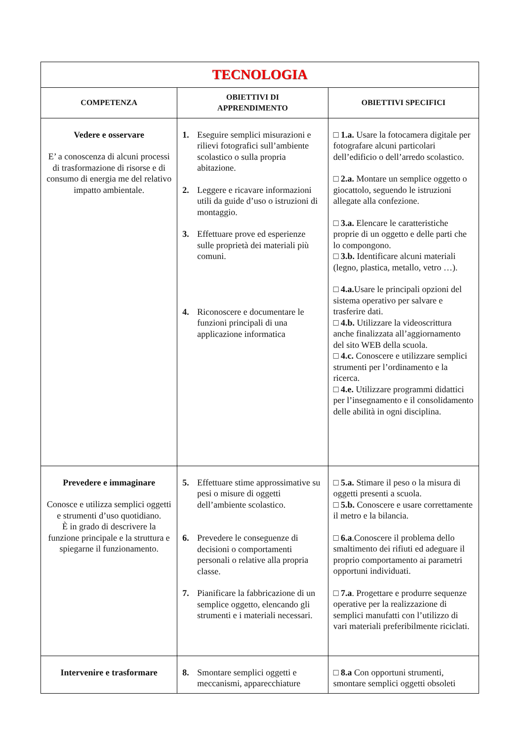| TECNOLOGIA | | |
| COMPETENZA | OBIETTIVI DI APPRENDIMENTO | OBIETTIVI SPECIFICI |
| Vedere e osservare E’ a conoscenza di alcuni processi di trasformazione di risorse e di consumo di energia me del relativo impatto ambientale. | 1. Eseguire semplici misurazioni e rilievi fotografici sull’ambiente scolastico o sulla propria abitazione. 2. Leggere e ricavare informazioni utili da guide d’uso o istruzioni di montaggio. 3. Effettuare prove ed esperienze sulle proprietà dei materiali più comuni. 4. Riconoscere e documentare le funzioni principali di una applicazione informatica | □ 1.a. Usare la fotocamera digitale per fotografare alcuni particolari dell’edificio o dell’arredo scolastico. □ 2.a. Montare un semplice oggetto o giocattolo, seguendo le istruzioni allegate alla confezione. □ 3.a. Elencare le caratteristiche proprie di un oggetto e delle parti che lo compongono. □ 3.b. Identificare alcuni materiali (legno, plastica, metallo, vetro …). □ 4.a. Usare le principali opzioni del sistema operativo per salvare e trasferire dati. □ 4.b. Utilizzare la videoscrittura anche finalizzata all’aggiornamento del sito WEB della scuola. □ 4.c. Conoscere e utilizzare semplici strumenti per l’ordinamento e la ricerca. □ 4.e. Utilizzare programmi didattici per l’insegnamento e il consolidamento delle abilità in ogni disciplina. |
| Prevedere e immaginare Conosce e utilizza semplici oggetti e strumenti d’uso quotidiano. È in grado di descrivere la funzione principale e la struttura e spiegarne il funzionamento. | 5. Effettuare stime approssimative su pesi o misure di oggetti dell’ambiente scolastico. 6. Prevedere le conseguenze di decisioni o comportamenti personali o relative alla propria classe. 7. Pianificare la fabbricazione di un semplice oggetto, elencando gli strumenti e i materiali necessari. | □ 5.a. Stimare il peso o la misura di oggetti presenti a scuola. □ 5.b. Conoscere e usare correttamente il metro e la bilancia. □ 6.a .Conoscere il problema dello smaltimento dei rifiuti ed adeguare il proprio comportamento ai parametri opportuni individuati. □ 7.a . Progettare e produrre sequenze operative per la realizzazione di semplici manufatti con l’utilizzo di vari materiali preferibilmente riciclati. |
| Intervenire e trasformare | 8. Smontare semplici oggetti e meccanismi, apparecchiature | □ 8.a Con opportuni strumenti, smontare semplici oggetti obsoleti |